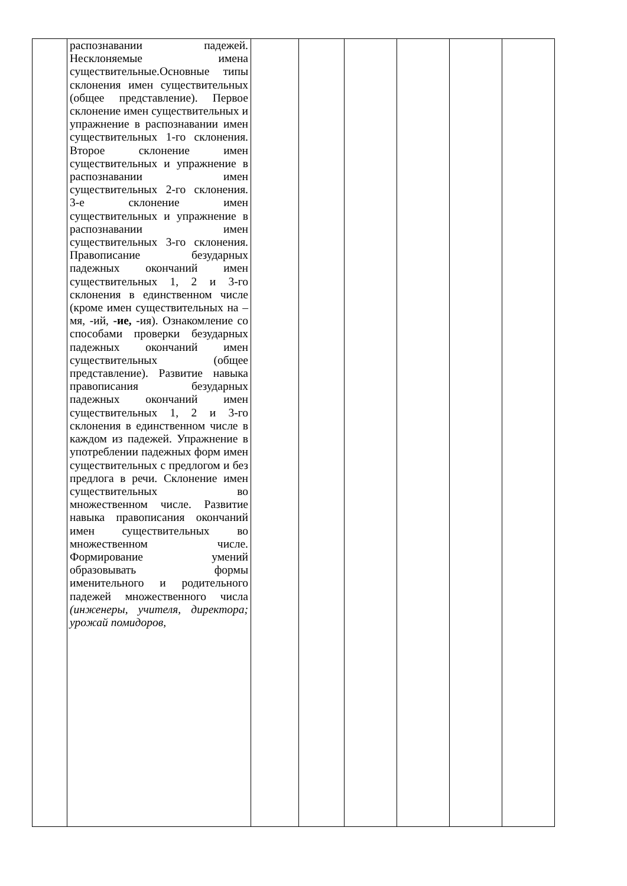| | распознавании падежей. Несклоняемые имена существительные.Основные типы склонения имен существительных (общее представление). Первое склонение имен существительных и упражнение в распознавании имен существительных 1-го склонения. Второе склонение имен существительных и упражнение в распознавании имен существительных 2-го склонения. 3-е склонение имен существительных и упражнение в распознавании имен существительных 3-го склонения. Правописание безударных падежных окончаний имен существительных 1, 2 и 3-го склонения в единственном числе (кроме имен существительных на –мя, -ий, -ие, -ия). Ознакомление со способами проверки безударных падежных окончаний имен существительных (общее представление). Развитие навыка правописания безударных падежных окончаний имен существительных 1, 2 и 3-го склонения в единственном числе в каждом из падежей. Упражнение в употреблении падежных форм имен существительных с предлогом и без предлога в речи. Склонение имен существительных во множественном числе. Развитие навыка правописания окончаний имен существительных во множественном числе. Формирование умений образовывать формы именительного и родительного падежей множественного числа (инженеры, учителя, директора; урожай помидоров, | | | | | | |